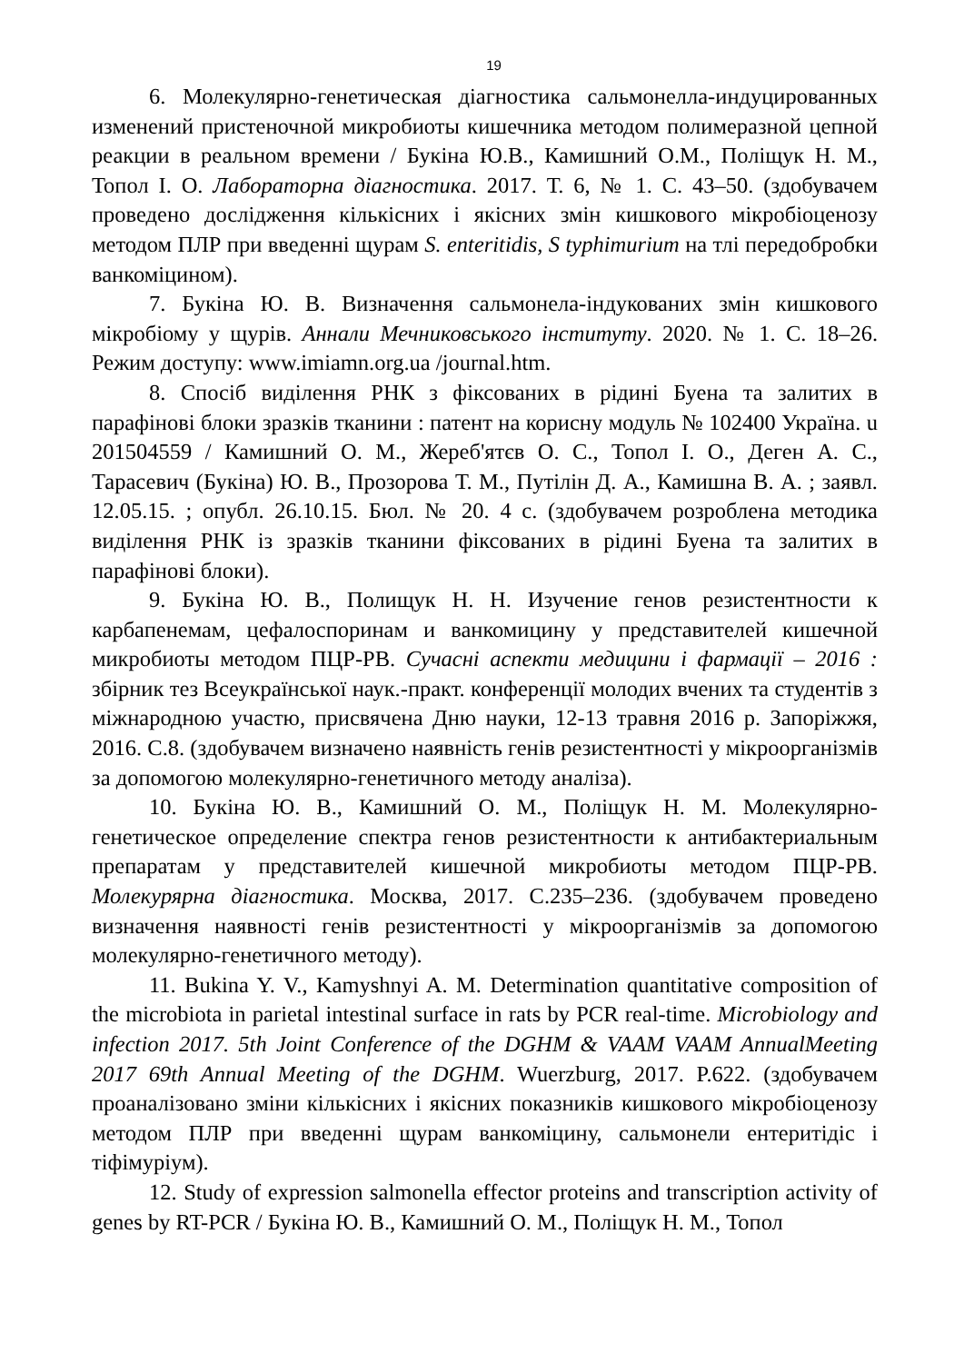19
6. Молекулярно-генетическая діагностика сальмонелла-индуцированных изменений пристеночной микробиоты кишечника методом полимеразной цепной реакции в реальном времени / Букіна Ю.В., Камишний О.М., Поліщук Н. М., Топол І. О. Лабораторна діагностика. 2017. Т. 6, № 1. С. 43–50. (здобувачем проведено дослідження кількісних і якісних змін кишкового мікробіоценозу методом ПЛР при введенні щурам S. enteritidis, S typhimurium на тлі передобробки ванкоміцином).
7. Букіна Ю. В. Визначення сальмонела-індукованих змін кишкового мікробіому у щурів. Аннали Мечниковського інституту. 2020. № 1. С. 18–26. Режим доступу: www.imiamn.org.ua /journal.htm.
8. Спосіб виділення РНК з фіксованих в рідині Буена та залитих в парафінові блоки зразків тканини : патент на корисну модуль № 102400 Україна. u 201504559 / Камишний О. М., Жереб'ятєв О. С., Топол І. О., Деген А. С., Тарасевич (Букіна) Ю. В., Прозорова Т. М., Путілін Д. А., Камишна В. А. ; заявл. 12.05.15. ; опубл. 26.10.15. Бюл. № 20. 4 с. (здобувачем розроблена методика виділення РНК із зразків тканини фіксованих в рідині Буена та залитих в парафінові блоки).
9. Букіна Ю. В., Полищук Н. Н. Изучение генов резистентности к карбапенемам, цефалоспоринам и ванкомицину у представителей кишечной микробиоты методом ПЦР-РВ. Сучасні аспекти медицини і фармації – 2016 : збірник тез Всеукраїнської наук.-практ. конференції молодих вчених та студентів з міжнародною участю, присвячена Дню науки, 12-13 травня 2016 р. Запоріжжя, 2016. С.8. (здобувачем визначено наявність генів резистентності у мікроорганізмів за допомогою молекулярно-генетичного методу аналіза).
10. Букіна Ю. В., Камишний О. М., Поліщук Н. М. Молекулярно-генетическое определение спектра генов резистентности к антибактериальным препаратам у представителей кишечной микробиоты методом ПЦР-РВ. Молекурярна діагностика. Москва, 2017. С.235–236. (здобувачем проведено визначення наявності генів резистентності у мікроорганізмів за допомогою молекулярно-генетичного методу).
11. Bukina Y. V., Kamyshnyi A. M. Determination quantitative composition of the microbiota in parietal intestinal surface in rats by PCR real-time. Microbiology and infection 2017. 5th Joint Conference of the DGHM & VAAM VAAM AnnualMeeting 2017 69th Annual Meeting of the DGHM. Wuerzburg, 2017. P.622. (здобувачем проаналізовано зміни кількісних і якісних показників кишкового мікробіоценозу методом ПЛР при введенні щурам ванкоміцину, сальмонели ентеритідіс і тіфімуріум).
12. Study of expression salmonella effector proteins and transcription activity of genes by RT-PCR / Букіна Ю. В., Камишний О. М., Поліщук Н. М., Топол